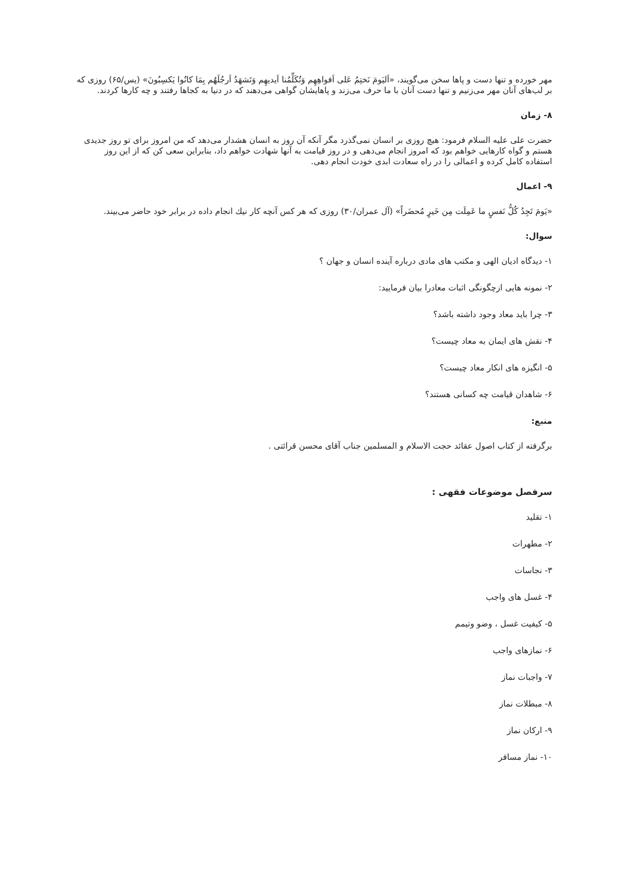مهر خورده و تنها دست و پاها سخن می‌گویند، «اَلیَومَ نَختِمُ عَلی اَفواهِهِم وَتُکَلِّمُنا اَیدیهِم وَتَشهَدُ اَرجُلَهُم بِمَا کانُوا یَکسِبُونَ» (یس/۶۵) روزی که بر لب‌های آنان مهر می‌زنیم و تنها دست آنان با ما حرف می‌زند و پاهایشان گواهی می‌دهند که در دنیا به کجاها رفتند و چه کارها کردند.
۸- زمان
حضرت علی علیه السلام فرمود: هیچ روزی بر انسان نمی‌گذرد مگر آنکه آن روز به انسان هشدار می‌دهد که من امروز برای تو روز جدیدی هستم و گواه کارهایی خواهم بود که امروز انجام می‌دهی و در روز قیامت به آنها شهادت خواهم داد، بنابراین سعی کن که از این روز استفاده کامل کرده و اعمالی را در راه سعادت ابدی خودت انجام دهی.
۹- اعمال
«یَومَ تَجِدُ کُلُّ نَفسٍ ما عَمِلَت مِن خَیرٍ مُحضَراً» (آل عمران/۳۰) روزی که هر کس آنچه کار نیك انجام داده در برابر خود حاضر می‌بیند.
سوال:
۱- دیدگاه ادیان الهی و مکتب های مادی درباره آینده انسان و جهان ؟
۲- نمونه هایی ازچگونگی اثبات معادرا بیان فرمایید:
۳- چرا باید معاد وجود داشته باشد؟
۴- نقش های ایمان به معاد چیست؟
۵- انگیزه های انکار معاد چیست؟
۶- شاهدان قیامت چه کسانی هستند؟
منبع:
برگرفته از کتاب اصول عقائد حجت الاسلام و المسلمین جناب آقای محسن قرائتی .
سرفصل موضوعات فقهی :
۱- تقلید
۲- مطهرات
۳- نجاسات
۴- غسل های واجب
۵- کیفیت غسل ، وضو وتیمم
۶- نمازهای واجب
۷- واجبات نماز
۸- مبطلات نماز
۹- ارکان نماز
۱۰- نماز مسافر